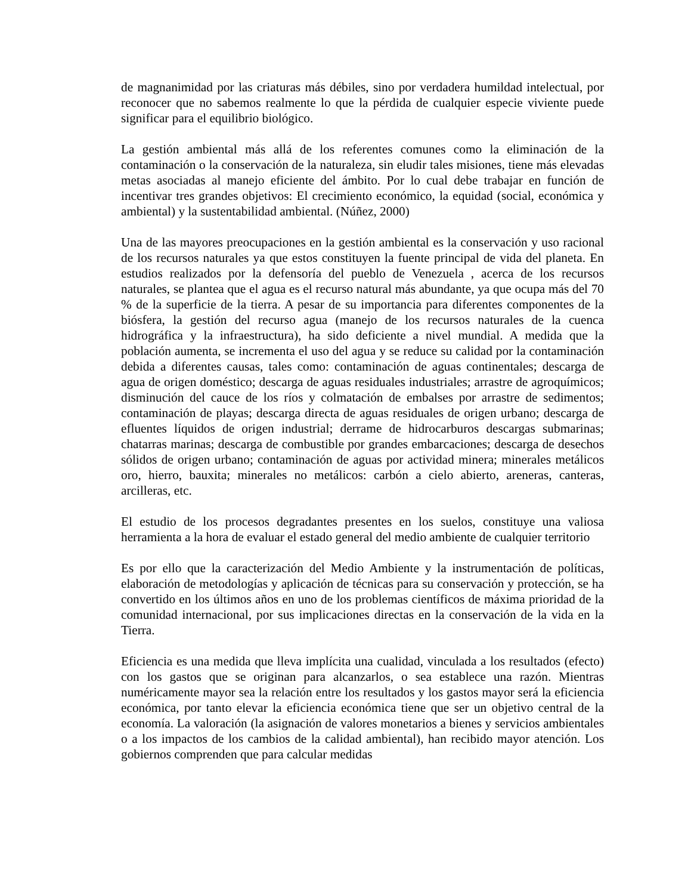de magnanimidad por las criaturas más débiles, sino por verdadera humildad intelectual, por reconocer que no sabemos realmente lo que la pérdida de cualquier especie viviente puede significar para el equilibrio biológico.
La gestión ambiental más allá de los referentes comunes como la eliminación de la contaminación o la conservación de la naturaleza, sin eludir tales misiones, tiene más elevadas metas asociadas al manejo eficiente del ámbito. Por lo cual debe trabajar en función de incentivar tres grandes objetivos: El crecimiento económico, la equidad (social, económica y ambiental) y la sustentabilidad ambiental. (Núñez, 2000)
Una de las mayores preocupaciones en la gestión ambiental es la conservación y uso racional de los recursos naturales ya que estos constituyen la fuente principal de vida del planeta. En estudios realizados por la defensoría del pueblo de Venezuela , acerca de los recursos naturales, se plantea que el agua es el recurso natural más abundante, ya que ocupa más del 70 % de la superficie de la tierra. A pesar de su importancia para diferentes componentes de la biósfera, la gestión del recurso agua (manejo de los recursos naturales de la cuenca hidrográfica y la infraestructura), ha sido deficiente a nivel mundial. A medida que la población aumenta, se incrementa el uso del agua y se reduce su calidad por la contaminación debida a diferentes causas, tales como: contaminación de aguas continentales; descarga de agua de origen doméstico; descarga de aguas residuales industriales; arrastre de agroquímicos; disminución del cauce de los ríos y colmatación de embalses por arrastre de sedimentos; contaminación de playas; descarga directa de aguas residuales de origen urbano; descarga de efluentes líquidos de origen industrial; derrame de hidrocarburos descargas submarinas; chatarras marinas; descarga de combustible por grandes embarcaciones; descarga de desechos sólidos de origen urbano; contaminación de aguas por actividad minera; minerales metálicos oro, hierro, bauxita; minerales no metálicos: carbón a cielo abierto, areneras, canteras, arcilleras, etc.
El estudio de los procesos degradantes presentes en los suelos, constituye una valiosa herramienta a la hora de evaluar el estado general del medio ambiente de cualquier territorio
Es por ello que la caracterización del Medio Ambiente y la instrumentación de políticas, elaboración de metodologías y aplicación de técnicas para su conservación y protección, se ha convertido en los últimos años en uno de los problemas científicos de máxima prioridad de la comunidad internacional, por sus implicaciones directas en la conservación de la vida en la Tierra.
Eficiencia es una medida que lleva implícita una cualidad, vinculada a los resultados (efecto) con los gastos que se originan para alcanzarlos, o sea establece una razón. Mientras numéricamente mayor sea la relación entre los resultados y los gastos mayor será la eficiencia económica, por tanto elevar la eficiencia económica tiene que ser un objetivo central de la economía. La valoración (la asignación de valores monetarios a bienes y servicios ambientales o a los impactos de los cambios de la calidad ambiental), han recibido mayor atención. Los gobiernos comprenden que para calcular medidas